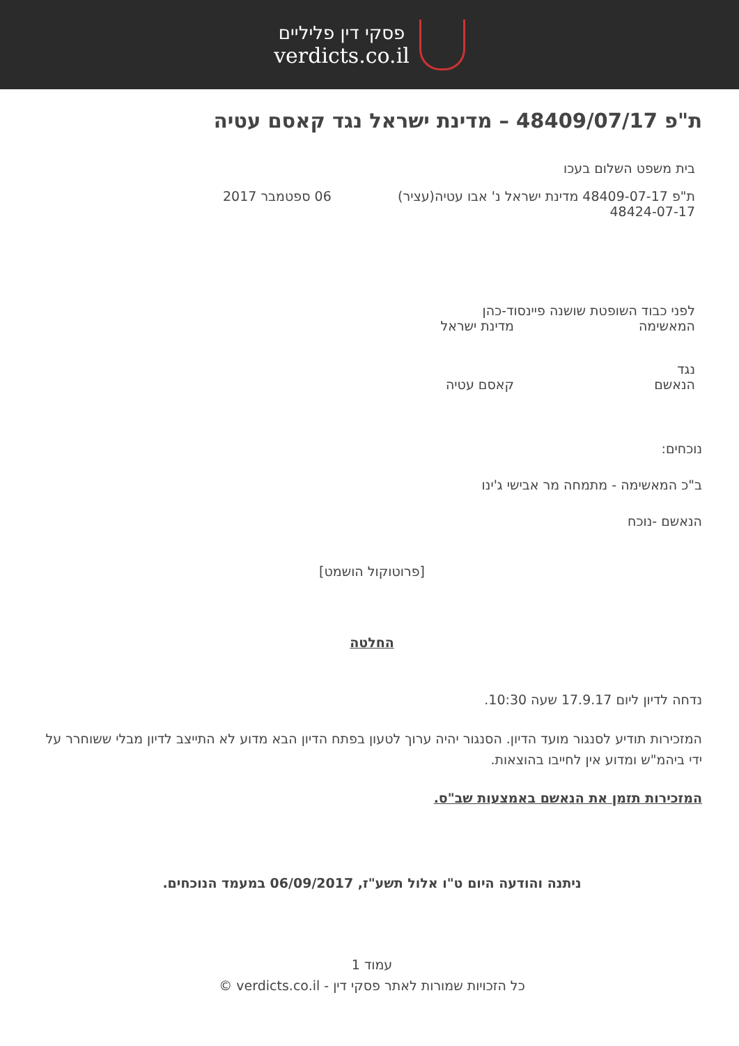פסקי דין פליליים
verdicts.co.il
ת"פ 48409/07/17 – מדינת ישראל נגד קאסם עטיה
בית משפט השלום בעכו
ת"פ 48409-07-17 מדינת ישראל נ' אבו עטיה(עציר) 48424-07-17
06 ספטמבר 2017
לפני כבוד השופטת שושנה פיינסוד-כהן
המאשימה מדינת ישראל
נגד
הנאשם קאסם עטיה
נוכחים:
ב"כ המאשימה - מתמחה מר אבישי ג'ינו
הנאשם -נוכח
[פרוטוקול הושמט]
החלטה
נדחה לדיון ליום 17.9.17 שעה 10:30.
המזכירות תודיע לסנגור מועד הדיון. הסנגור יהיה ערוך לטעון בפתח הדיון הבא מדוע לא התייצב לדיון מבלי ששוחרר על ידי ביהמ"ש ומדוע אין לחייבו בהוצאות.
המזכירות תזמן את הנאשם באמצעות שב"ס.
ניתנה והודעה היום ט"ו אלול תשע"ז, 06/09/2017 במעמד הנוכחים.
עמוד 1
כל הזכויות שמורות לאתר פסקי דין - verdicts.co.il ©